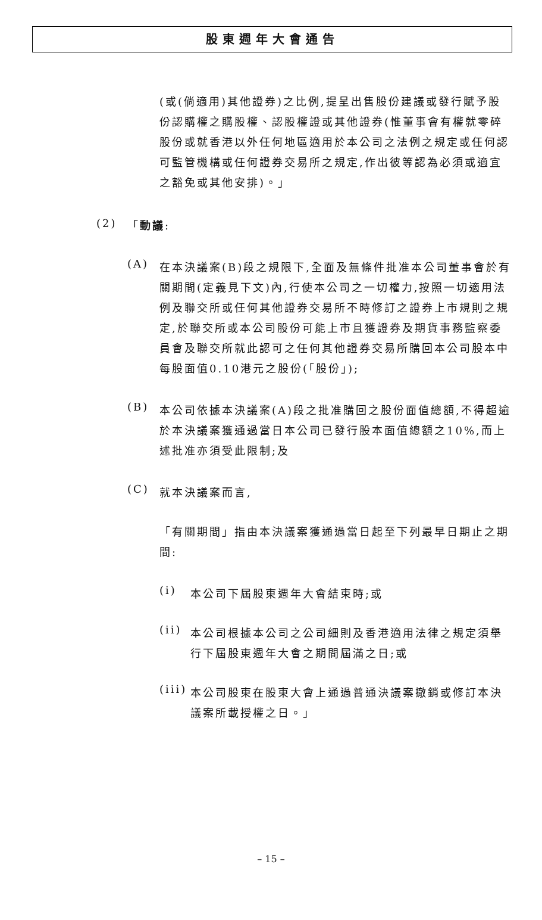股東週年大會通告
(或(倘適用)其他證券)之比例,提呈出售股份建議或發行賦予股份認購權之購股權、認股權證或其他證券(惟董事會有權就零碎股份或就香港以外任何地區適用於本公司之法例之規定或任何認可監管機構或任何證券交易所之規定,作出彼等認為必須或適宜之豁免或其他安排)。」
(2) 「動議:
(A)
在本決議案(B)段之規限下,全面及無條件批准本公司董事會於有關期間(定義見下文)內,行使本公司之一切權力,按照一切適用法例及聯交所或任何其他證券交易所不時修訂之證券上市規則之規定,於聯交所或本公司股份可能上市且獲證券及期貨事務監察委員會及聯交所就此認可之任何其他證券交易所購回本公司股本中每股面值0.10港元之股份(「股份」);
(B)
本公司依據本決議案(A)段之批准購回之股份面值總額,不得超逾於本決議案獲通過當日本公司已發行股本面值總額之10%,而上述批准亦須受此限制;及
(C)
就本決議案而言,
「有關期間」指由本決議案獲通過當日起至下列最早日期止之期間:
(i)
本公司下屆股東週年大會結束時;或
(ii)
本公司根據本公司之公司細則及香港適用法律之規定須舉行下屆股東週年大會之期間屆滿之日;或
(iii)
本公司股東在股東大會上通過普通決議案撤銷或修訂本決議案所載授權之日。」
– 15 –